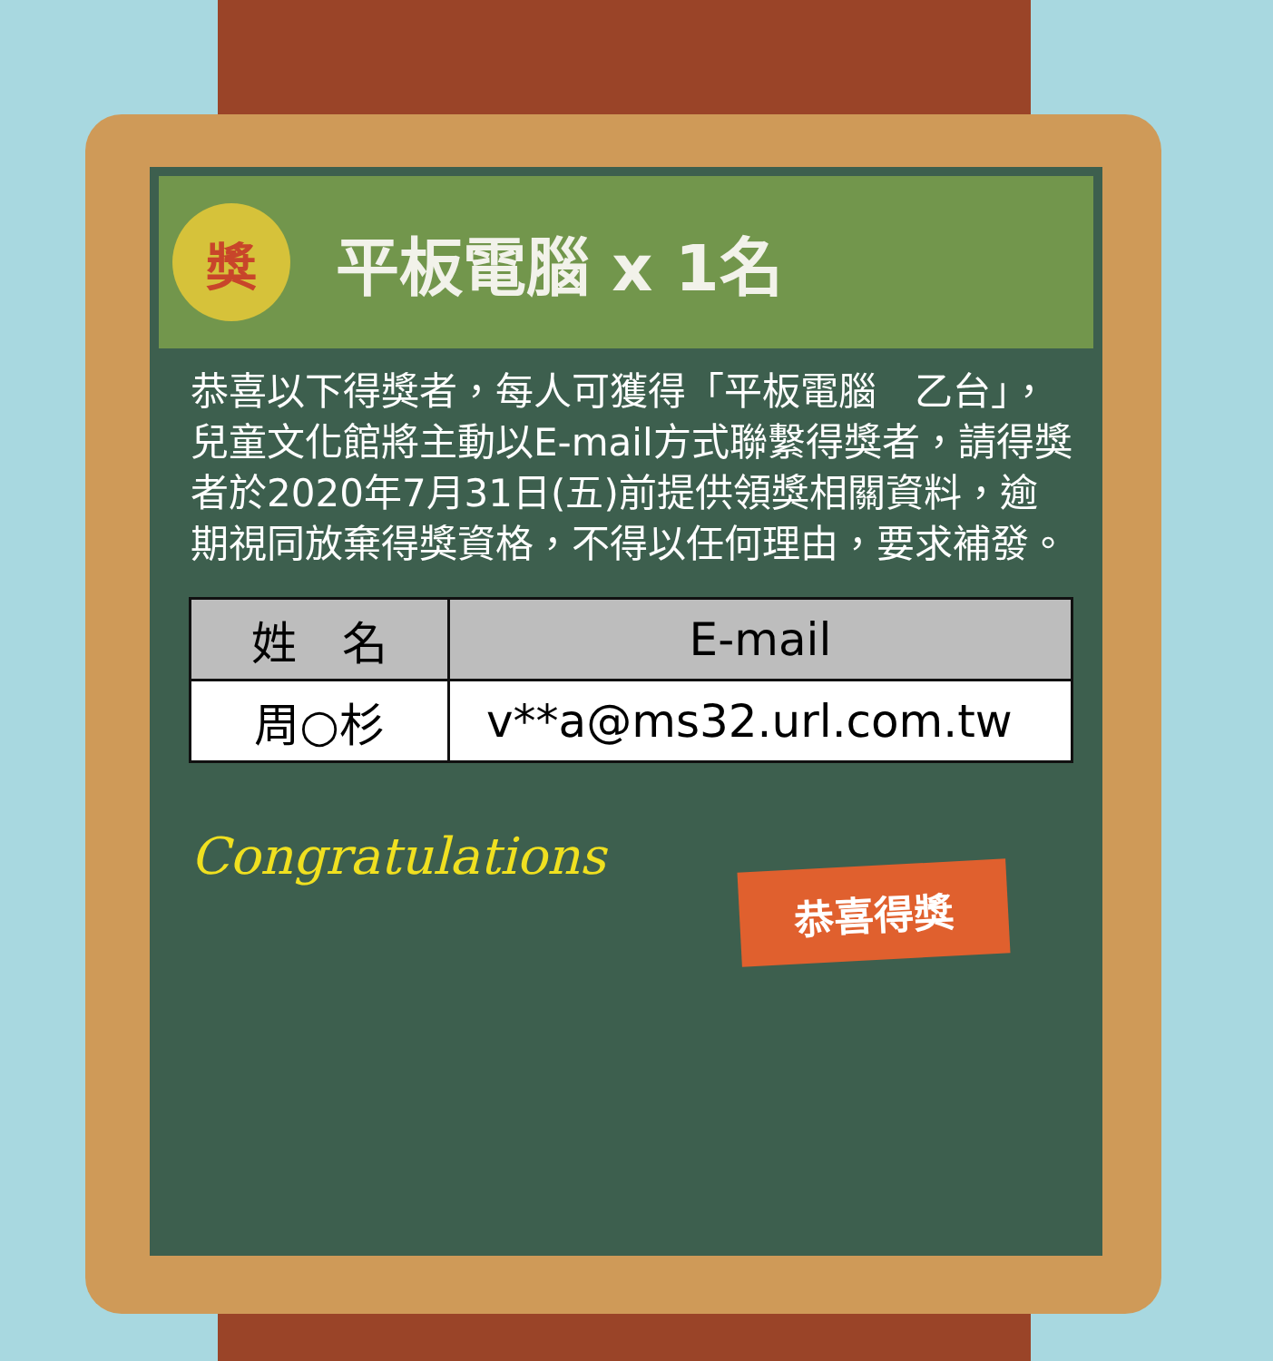獎
平板電腦 x 1名
恭喜以下得獎者，每人可獲得「平板電腦　乙台」，兒童文化館將主動以E-mail方式聯繫得獎者，請得獎者於2020年7月31日(五)前提供領獎相關資料，逾期視同放棄得獎資格，不得以任何理由，要求補發。
| 姓 名 | E-mail |
| --- | --- |
| 周○杉 | v**a@ms32.url.com.tw |
Congratulations
恭喜得獎